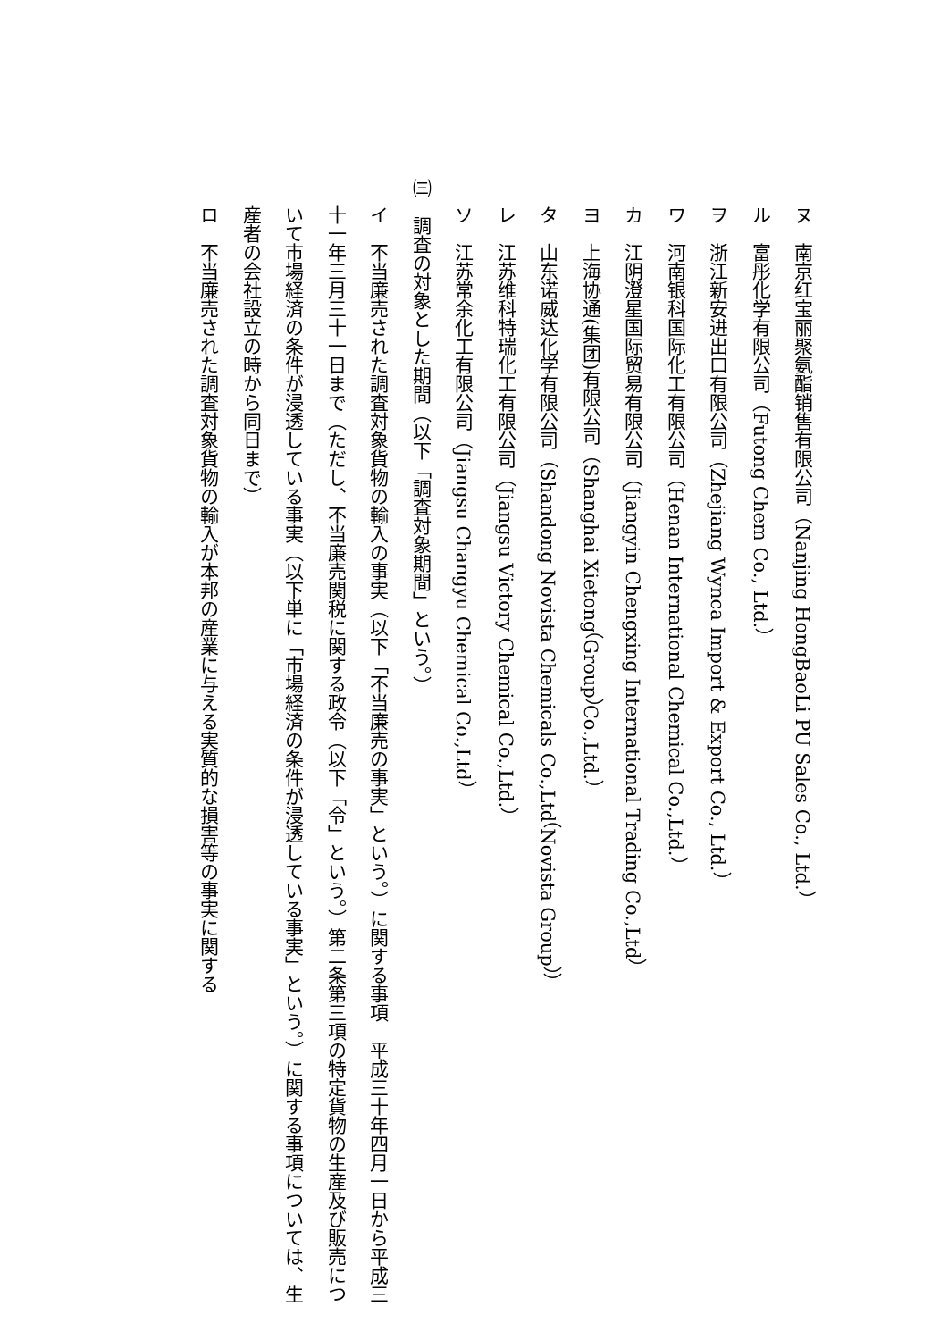ヌ　南京红宝丽聚氨酯销售有限公司（Nanjing HongBaoLi PU Sales Co., Ltd.）
ル　富彤化学有限公司（Futong Chem Co., Ltd.）
ヲ　浙江新安进出口有限公司（Zhejiang Wynca Import & Export Co., Ltd.）
ワ　河南银科国际化工有限公司（Henan International Chemical Co.,Ltd.）
カ　江阴澄星国际贸易有限公司（Jiangyin Chengxing International Trading Co.,Ltd）
ヨ　上海协通(集团)有限公司（Shanghai Xietong（Group）Co.,Ltd.）
タ　山东诺威达化学有限公司（Shandong Novista Chemicals Co.,Ltd（Novista Group））
レ　江苏维科特瑞化工有限公司（Jiangsu Victory Chemical Co.,Ltd.）
ソ　江苏常余化工有限公司（Jiangsu Changyu Chemical Co.,Ltd）
㈢　調査の対象とした期間（以下「調査対象期間」という。）
イ　不当廉売された調査対象貨物の輸入の事実（以下「不当廉売の事実」という。）に関する事項　平成三十年四月一日から平成三十一年三月三十一日まで（ただし、不当廉売関税に関する政令（以下「令」という。）第二条第三項の特定貨物の生産及び販売について市場経済の条件が浸透している事実（以下単に「市場経済の条件が浸透している事実」という。）に関する事項については、生産者の会社設立の時から同日まで）
ロ　不当廉売された調査対象貨物の輸入が本邦の産業に与える実質的な損害等の事実に関する